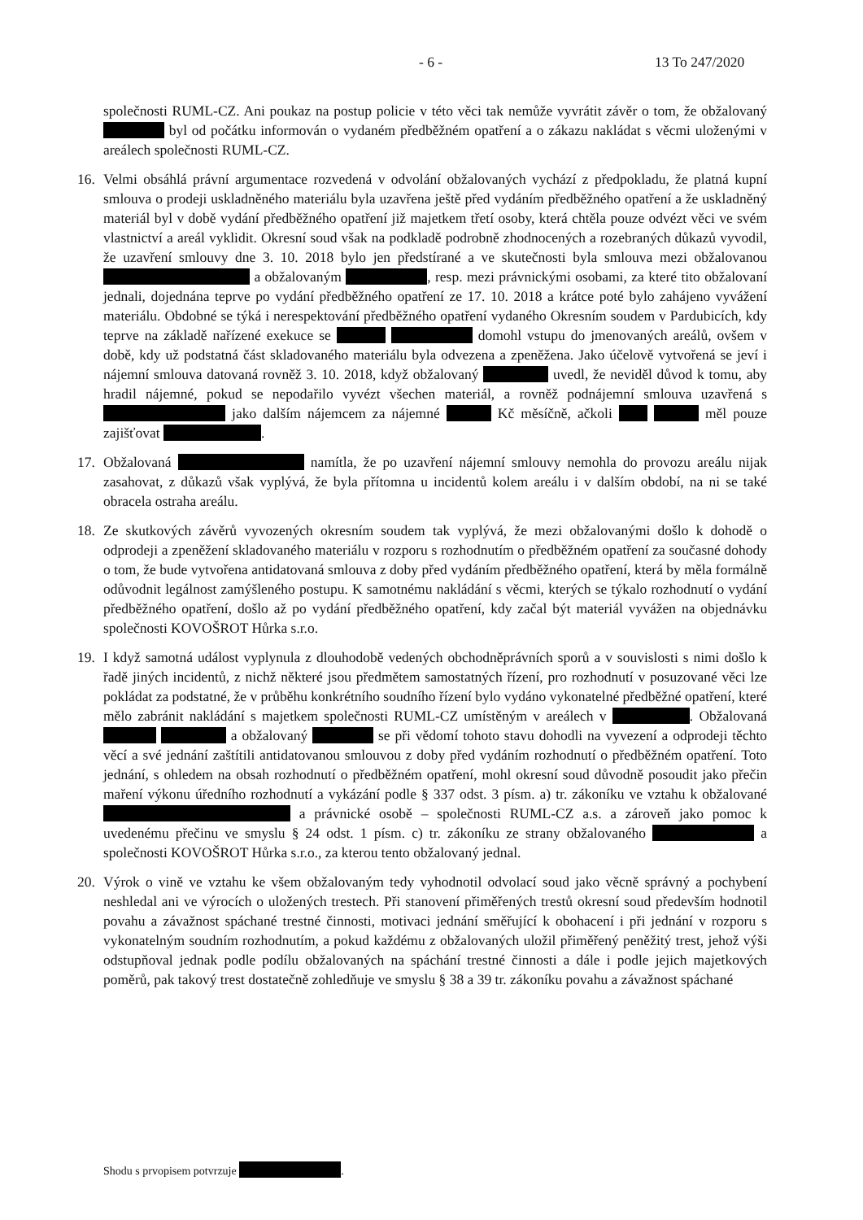- 6 - 13 To 247/2020
společnosti RUML-CZ. Ani poukaz na postup policie v této věci tak nemůže vyvrátit závěr o tom, že obžalovaný byl od počátku informován o vydaném předběžném opatření a o zákazu nakládat s věcmi uloženými v areálech společnosti RUML-CZ.
16. Velmi obsáhlá právní argumentace rozvedená v odvolání obžalovaných vychází z předpokladu, že platná kupní smlouva o prodeji uskladněného materiálu byla uzavřena ještě před vydáním předběžného opatření a že uskladněný materiál byl v době vydání předběžného opatření již majetkem třetí osoby, která chtěla pouze odvézt věci ve svém vlastnictví a areál vyklidit. Okresní soud však na podkladě podrobně zhodnocených a rozebraných důkazů vyvodil, že uzavření smlouvy dne 3. 10. 2018 bylo jen předstírané a ve skutečnosti byla smlouva mezi obžalovanou a obžalovaným , resp. mezi právnickými osobami, za které tito obžalovaní jednali, dojednána teprve po vydání předběžného opatření ze 17. 10. 2018 a krátce poté bylo zahájeno vyvážení materiálu. Obdobné se týká i nerespektování předběžného opatření vydaného Okresním soudem v Pardubicích, kdy teprve na základě nařízené exekuce se domohl vstupu do jmenovaných areálů, ovšem v době, kdy už podstatná část skladovaného materiálu byla odvezena a zpeněžena. Jako účelově vytvořená se jeví i nájemní smlouva datovaná rovněž 3. 10. 2018, když obžalovaný uvedl, že neviděl důvod k tomu, aby hradil nájemné, pokud se nepodařilo vyvézt všechen materiál, a rovněž podnájemní smlouva uzavřená s jako dalším nájemcem za nájemné Kč měsíčně, ačkoli měl pouze zajišťovat .
17. Obžalovaná namítla, že po uzavření nájemní smlouvy nemohla do provozu areálu nijak zasahovat, z důkazů však vyplývá, že byla přítomna u incidentů kolem areálu i v dalším období, na ni se také obracela ostraha areálu.
18. Ze skutkových závěrů vyvozených okresním soudem tak vyplývá, že mezi obžalovanými došlo k dohodě o odprodeji a zpeněžení skladovaného materiálu v rozporu s rozhodnutím o předběžném opatření za současné dohody o tom, že bude vytvořena antidatovaná smlouva z doby před vydáním předběžného opatření, která by měla formálně odůvodnit legálnost zamýšleného postupu. K samotnému nakládání s věcmi, kterých se týkalo rozhodnutí o vydání předběžného opatření, došlo až po vydání předběžného opatření, kdy začal být materiál vyvážen na objednávku společnosti KOVOŠROT Hůrka s.r.o.
19. I když samotná událost vyplynula z dlouhodobě vedených obchodněprávních sporů a v souvislosti s nimi došlo k řadě jiných incidentů, z nichž některé jsou předmětem samostatných řízení, pro rozhodnutí v posuzované věci lze pokládat za podstatné, že v průběhu konkrétního soudního řízení bylo vydáno vykonatelné předběžné opatření, které mělo zabránit nakládání s majetkem společnosti RUML-CZ umístěným v areálech v . Obžalovaná a obžalovaný se při vědomí tohoto stavu dohodli na vyvezení a odprodeji těchto věcí a své jednání zaštítili antidatovanou smlouvou z doby před vydáním rozhodnutí o předběžném opatření. Toto jednání, s ohledem na obsah rozhodnutí o předběžném opatření, mohl okresní soud důvodně posoudit jako přečin maření výkonu úředního rozhodnutí a vykázání podle § 337 odst. 3 písm. a) tr. zákoníku ve vztahu k obžalované a právnické osobě – společnosti RUML-CZ a.s. a zároveň jako pomoc k uvedenému přečinu ve smyslu § 24 odst. 1 písm. c) tr. zákoníku ze strany obžalovaného a společnosti KOVOŠROT Hůrka s.r.o., za kterou tento obžalovaný jednal.
20. Výrok o vině ve vztahu ke všem obžalovaným tedy vyhodnotil odvolací soud jako věcně správný a pochybení neshledal ani ve výrocích o uložených trestech. Při stanovení přiměřených trestů okresní soud především hodnotil povahu a závažnost spáchané trestné činnosti, motivaci jednání směřující k obohacení i při jednání v rozporu s vykonatelným soudním rozhodnutím, a pokud každému z obžalovaných uložil přiměřený peněžitý trest, jehož výši odstupňoval jednak podle podílu obžalovaných na spáchání trestné činnosti a dále i podle jejich majetkových poměrů, pak takový trest dostatečně zohledňuje ve smyslu § 38 a 39 tr. zákoníku povahu a závažnost spáchané
Shodu s prvopisem potvrzuje .